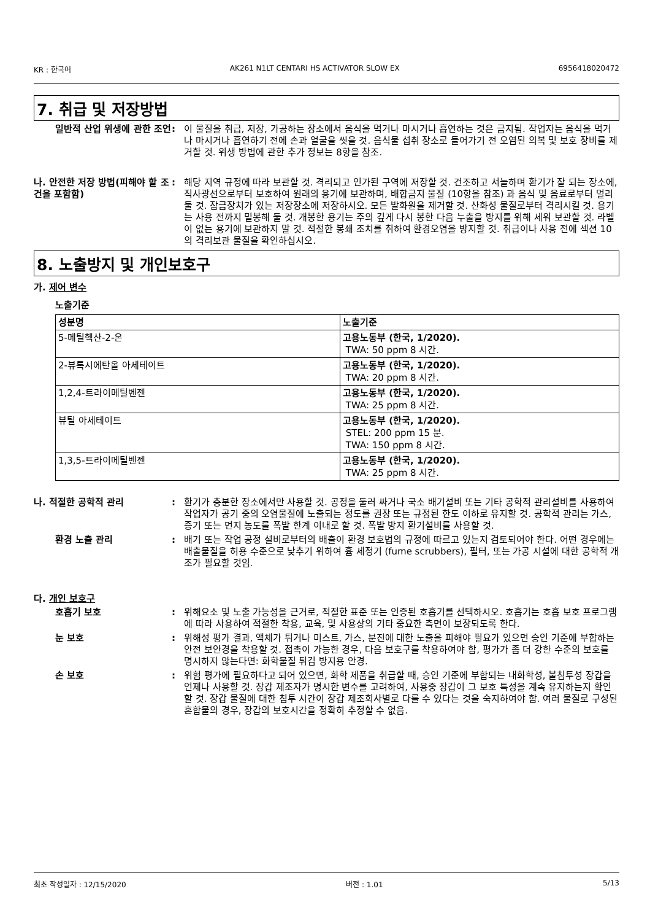KR : 한국어 AK261 N1LT CENTARI HS ACTIVATOR SLOW EX 6956418020472
7. 취급 및 저장방법
일반적 산업 위생에 관한 조언
: 이 물질을 취급, 저장, 가공하는 장소에서 음식을 먹거나 마시거나 흡연하는 것은 금지됨. 작업자는 음식을 먹거나 마시거나 흡연하기 전에 손과 얼굴을 씻을 것. 음식물 섭취 장소로 들어가기 전 오염된 의복 및 보호 장비를 제거할 것. 위생 방법에 관한 추가 정보는 8항을 참조.
나. 안전한 저장 방법(피해야 할 조건을 포함함)
: 해당 지역 규정에 따라 보관할 것. 격리되고 인가된 구역에 저장할 것. 건조하고 서늘하며 환기가 잘 되는 장소에, 직사광선으로부터 보호하여 원래의 용기에 보관하며, 배합금지 물질 (10항을 참조) 과 음식 및 음료로부터 멀리 둘 것. 잠금장치가 있는 저장장소에 저장하시오. 모든 발화원을 제거할 것. 산화성 물질로부터 격리시킬 것. 용기는 사용 전까지 밀봉해 둘 것. 개봉한 용기는 주의 깊게 다시 봉한 다음 누출을 방지를 위해 세워 보관할 것. 라벨이 없는 용기에 보관하지 말 것. 적절한 봉쇄 조치를 취하여 환경오염을 방지할 것. 취급이나 사용 전에 섹션 10의 격리보관 물질을 확인하십시오.
8. 노출방지 및 개인보호구
가. 제어 변수
노출기준
| 성분명 | 노출기준 |
| --- | --- |
| 5-메틸헥산-2-온 | 고용노동부 (한국, 1/2020). TWA: 50 ppm 8 시간. |
| 2-뷰톡시에탄올 아세테이트 | 고용노동부 (한국, 1/2020). TWA: 20 ppm 8 시간. |
| 1,2,4-트라이메틸벤젠 | 고용노동부 (한국, 1/2020). TWA: 25 ppm 8 시간. |
| 뷰틸 아세테이트 | 고용노동부 (한국, 1/2020). STEL: 200 ppm 15 분. TWA: 150 ppm 8 시간. |
| 1,3,5-트라이메틸벤젠 | 고용노동부 (한국, 1/2020). TWA: 25 ppm 8 시간. |
나. 적절한 공학적 관리 : 환기가 충분한 장소에서만 사용할 것. 공정을 둘러 싸거나 국소 배기설비 또는 기타 공학적 관리설비를 사용하여 작업자가 공기 중의 오염물질에 노출되는 정도를 권장 또는 규정된 한도 이하로 유지할 것. 공학적 관리는 가스, 증기 또는 먼지 농도를 폭발 한계 이내로 할 것. 폭발 방지 환기설비를 사용할 것.
환경 노출 관리 : 배기 또는 작업 공정 설비로부터의 배출이 환경 보호법의 규정에 따르고 있는지 검토되어야 한다. 어떤 경우에는 배출물질을 허용 수준으로 낮추기 위하여 흄 세정기 (fume scrubbers), 필터, 또는 가공 시설에 대한 공학적 개조가 필요할 것임.
다. 개인 보호구
호흡기 보호 : 위해요소 및 노출 가능성을 근거로, 적절한 표준 또는 인증된 호흡기를 선택하시오. 호흡기는 호흡 보호 프로그램에 따라 사용하여 적절한 착용, 교육, 및 사용상의 기타 중요한 측면이 보장되도록 한다.
눈 보호 : 위해성 평가 결과, 액체가 튀거나 미스트, 가스, 분진에 대한 노출을 피해야 필요가 있으면 승인 기준에 부합하는 안전 보안경을 착용할 것. 접촉이 가능한 경우, 다음 보호구를 착용하여야 함, 평가가 좀 더 강한 수준의 보호를 명시하지 않는다면: 화학물질 튀김 방지용 안경.
손 보호 : 위험 평가에 필요하다고 되어 있으면, 화학 제품을 취급할 때, 승인 기준에 부합되는 내화학성, 불침투성 장갑을 언제나 사용할 것. 장갑 제조자가 명시한 변수를 고려하여, 사용중 장갑이 그 보호 특성을 계속 유지하는지 확인할 것. 장갑 물질에 대한 침투 시간이 장갑 제조회사별로 다를 수 있다는 것을 숙지하여야 함. 여러 물질로 구성된 혼합물의 경우, 장갑의 보호시간을 정확히 추정할 수 없음.
최초 작성일자 : 12/15/2020 버전 : 1.01 5/13